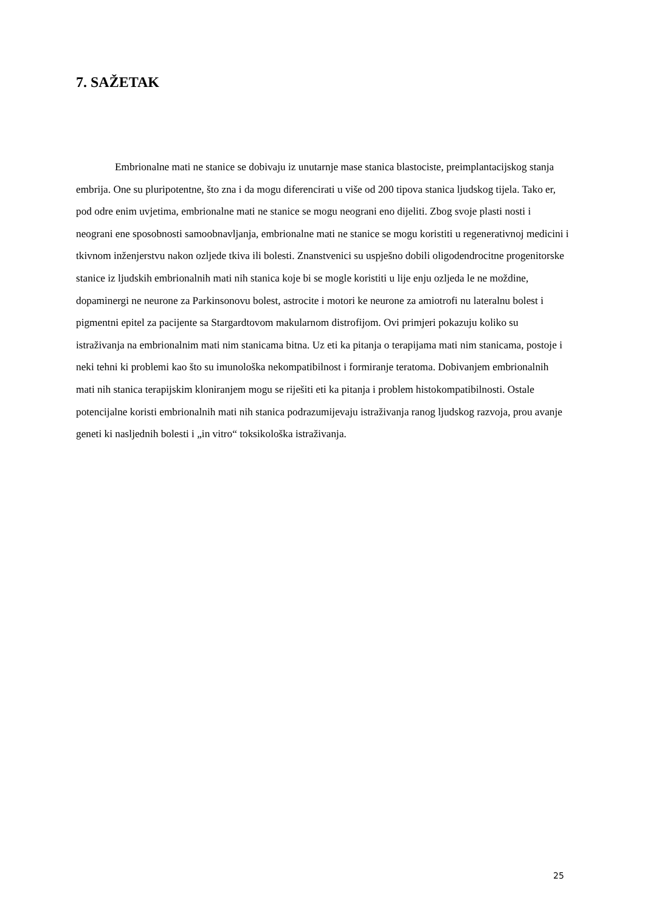7. SAŽETAK
Embrionalne mati ne stanice se dobivaju iz unutarnje mase stanica blastociste, preimplantacijskog stanja embrija. One su pluripotentne, što zna i da mogu diferencirati u više od 200 tipova stanica ljudskog tijela. Tako er, pod odre enim uvjetima, embrionalne mati ne stanice se mogu neograni eno dijeliti. Zbog svoje plasti nosti i neograni ene sposobnosti samoobnavljanja, embrionalne mati ne stanice se mogu koristiti u regenerativnoj medicini i tkivnom inženjerstvu nakon ozljede tkiva ili bolesti. Znanstvenici su uspješno dobili oligodendrocitne progenitorske stanice iz ljudskih embrionalnih mati nih stanica koje bi se mogle koristiti u lije enju ozljeda le ne moždine, dopaminergi ne neurone za Parkinsonovu bolest, astrocite i motori ke neurone za amiotrofi nu lateralnu bolest i pigmentni epitel za pacijente sa Stargardtovom makularnom distrofijom. Ovi primjeri pokazuju koliko su istraživanja na embrionalnim mati nim stanicama bitna. Uz eti ka pitanja o terapijama mati nim stanicama, postoje i neki tehni ki problemi kao što su imunološka nekompatibilnost i formiranje teratoma. Dobivanjem embrionalnih mati nih stanica terapijskim kloniranjem mogu se riješiti eti ka pitanja i problem histokompatibilnosti. Ostale potencijalne koristi embrionalnih mati nih stanica podrazumijevaju istraživanja ranog ljudskog razvoja, prou avanje geneti ki nasljednih bolesti i „in vitro“ toksikološka istraživanja.
25